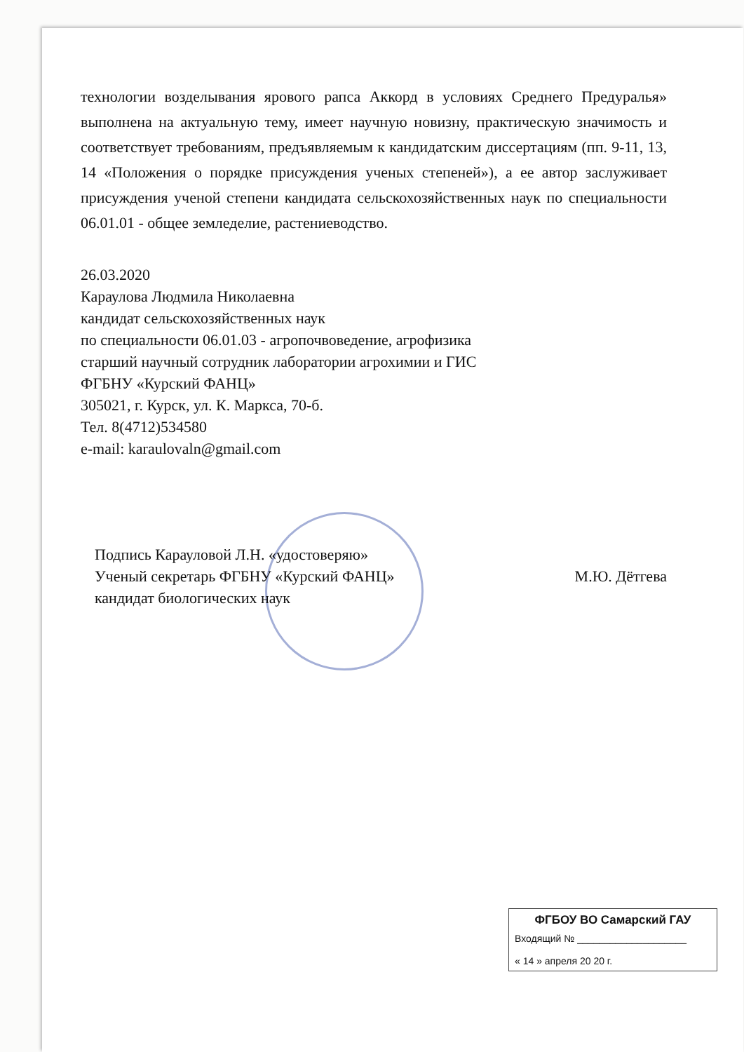технологии возделывания ярового рапса Аккорд в условиях Среднего Предуралья» выполнена на актуальную тему, имеет научную новизну, практическую значимость и соответствует требованиям, предъявляемым к кандидатским диссертациям (пп. 9-11, 13, 14 «Положения о порядке присуждения ученых степеней»), а ее автор заслуживает присуждения ученой степени кандидата сельскохозяйственных наук по специальности 06.01.01 - общее земледелие, растениеводство.
26.03.2020
Караулова Людмила Николаевна
кандидат сельскохозяйственных наук
по специальности 06.01.03 - агропочвоведение, агрофизика
старший научный сотрудник лаборатории агрохимии и ГИС
ФГБНУ «Курский ФАНЦ»
305021, г. Курск, ул. К. Маркса, 70-б.
Тел. 8(4712)534580
e-mail: karaulovaln@gmail.com
Подпись Карауловой Л.Н. «удостоверяю»
Ученый секретарь ФГБНУ «Курский ФАНЦ» М.Ю. Дётгева
кандидат биологических наук
ФГБОУ ВО Самарский ГАУ
Входящий № ____________________
« 14 » апреля 20 20 г.